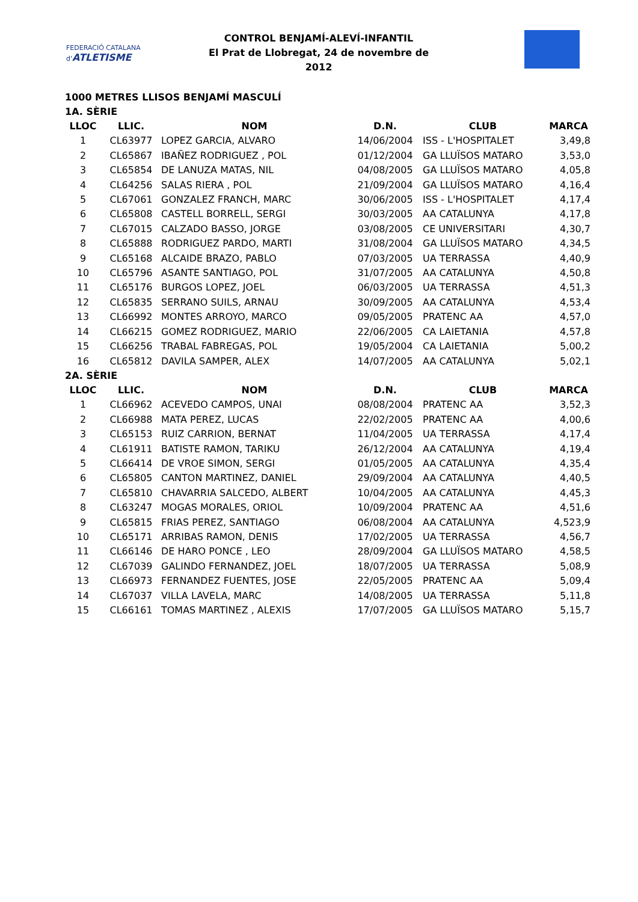FEDERACIÓ CATALANA d'ATLETISME
CONTROL BENJAMÍ-ALEVÍ-INFANTIL
El Prat de Llobregat, 24 de novembre de 2012
1000 METRES LLISOS BENJAMÍ MASCULÍ
1A. SÈRIE
| LLOC | LLIC. | NOM | D.N. | CLUB | MARCA |
| --- | --- | --- | --- | --- | --- |
| 1 | CL63977 | LOPEZ GARCIA, ALVARO | 14/06/2004 | ISS - L'HOSPITALET | 3,49,8 |
| 2 | CL65867 | IBAÑEZ RODRIGUEZ , POL | 01/12/2004 | GA LLUÏSOS MATARO | 3,53,0 |
| 3 | CL65854 | DE LANUZA MATAS, NIL | 04/08/2005 | GA LLUÏSOS MATARO | 4,05,8 |
| 4 | CL64256 | SALAS RIERA , POL | 21/09/2004 | GA LLUÏSOS MATARO | 4,16,4 |
| 5 | CL67061 | GONZALEZ FRANCH, MARC | 30/06/2005 | ISS - L'HOSPITALET | 4,17,4 |
| 6 | CL65808 | CASTELL BORRELL, SERGI | 30/03/2005 | AA CATALUNYA | 4,17,8 |
| 7 | CL67015 | CALZADO BASSO, JORGE | 03/08/2005 | CE UNIVERSITARI | 4,30,7 |
| 8 | CL65888 | RODRIGUEZ PARDO, MARTI | 31/08/2004 | GA LLUÏSOS MATARO | 4,34,5 |
| 9 | CL65168 | ALCAIDE BRAZO, PABLO | 07/03/2005 | UA TERRASSA | 4,40,9 |
| 10 | CL65796 | ASANTE SANTIAGO, POL | 31/07/2005 | AA CATALUNYA | 4,50,8 |
| 11 | CL65176 | BURGOS LOPEZ, JOEL | 06/03/2005 | UA TERRASSA | 4,51,3 |
| 12 | CL65835 | SERRANO SUILS, ARNAU | 30/09/2005 | AA CATALUNYA | 4,53,4 |
| 13 | CL66992 | MONTES ARROYO, MARCO | 09/05/2005 | PRATENC AA | 4,57,0 |
| 14 | CL66215 | GOMEZ RODRIGUEZ, MARIO | 22/06/2005 | CA LAIETANIA | 4,57,8 |
| 15 | CL66256 | TRABAL FABREGAS, POL | 19/05/2004 | CA LAIETANIA | 5,00,2 |
| 16 | CL65812 | DAVILA SAMPER, ALEX | 14/07/2005 | AA CATALUNYA | 5,02,1 |
2A. SÈRIE
| LLOC | LLIC. | NOM | D.N. | CLUB | MARCA |
| --- | --- | --- | --- | --- | --- |
| 1 | CL66962 | ACEVEDO CAMPOS, UNAI | 08/08/2004 | PRATENC AA | 3,52,3 |
| 2 | CL66988 | MATA PEREZ, LUCAS | 22/02/2005 | PRATENC AA | 4,00,6 |
| 3 | CL65153 | RUIZ CARRION, BERNAT | 11/04/2005 | UA TERRASSA | 4,17,4 |
| 4 | CL61911 | BATISTE RAMON, TARIKU | 26/12/2004 | AA CATALUNYA | 4,19,4 |
| 5 | CL66414 | DE VROE SIMON, SERGI | 01/05/2005 | AA CATALUNYA | 4,35,4 |
| 6 | CL65805 | CANTON MARTINEZ, DANIEL | 29/09/2004 | AA CATALUNYA | 4,40,5 |
| 7 | CL65810 | CHAVARRIA SALCEDO, ALBERT | 10/04/2005 | AA CATALUNYA | 4,45,3 |
| 8 | CL63247 | MOGAS MORALES, ORIOL | 10/09/2004 | PRATENC AA | 4,51,6 |
| 9 | CL65815 | FRIAS PEREZ, SANTIAGO | 06/08/2004 | AA CATALUNYA | 4,523,9 |
| 10 | CL65171 | ARRIBAS RAMON, DENIS | 17/02/2005 | UA TERRASSA | 4,56,7 |
| 11 | CL66146 | DE HARO PONCE , LEO | 28/09/2004 | GA LLUÏSOS MATARO | 4,58,5 |
| 12 | CL67039 | GALINDO FERNANDEZ, JOEL | 18/07/2005 | UA TERRASSA | 5,08,9 |
| 13 | CL66973 | FERNANDEZ FUENTES, JOSE | 22/05/2005 | PRATENC AA | 5,09,4 |
| 14 | CL67037 | VILLA LAVELA, MARC | 14/08/2005 | UA TERRASSA | 5,11,8 |
| 15 | CL66161 | TOMAS MARTINEZ , ALEXIS | 17/07/2005 | GA LLUÏSOS MATARO | 5,15,7 |